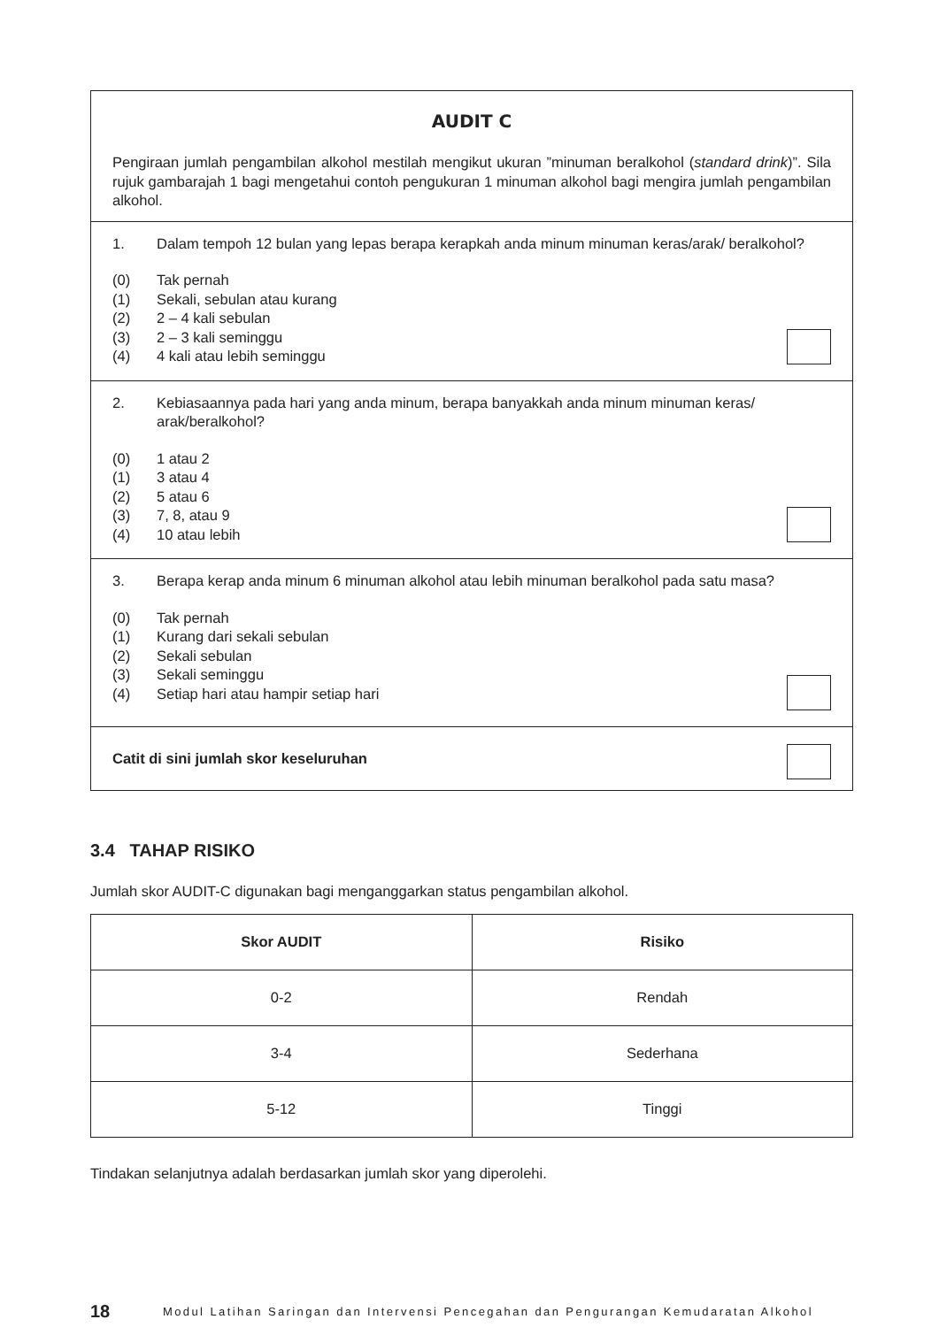AUDIT C
Pengiraan jumlah pengambilan alkohol mestilah mengikut ukuran ”minuman beralkohol (standard drink)”. Sila rujuk gambarajah 1 bagi mengetahui contoh pengukuran 1 minuman alkohol bagi mengira jumlah pengambilan alkohol.
1. Dalam tempoh 12 bulan yang lepas berapa kerapkah anda minum minuman keras/arak/ beralkohol?
(0) Tak pernah
(1) Sekali, sebulan atau kurang
(2) 2 – 4 kali sebulan
(3) 2 – 3 kali seminggu
(4) 4 kali atau lebih seminggu
2. Kebiasaannya pada hari yang anda minum, berapa banyakkah anda minum minuman keras/ arak/beralkohol?
(0) 1 atau 2
(1) 3 atau 4
(2) 5 atau 6
(3) 7, 8, atau 9
(4) 10 atau lebih
3. Berapa kerap anda minum 6 minuman alkohol atau lebih minuman beralkohol pada satu masa?
(0) Tak pernah
(1) Kurang dari sekali sebulan
(2) Sekali sebulan
(3) Sekali seminggu
(4) Setiap hari atau hampir setiap hari
Catit di sini jumlah skor keseluruhan
3.4 TAHAP RISIKO
Jumlah skor AUDIT-C digunakan bagi menganggarkan status pengambilan alkohol.
| Skor AUDIT | Risiko |
| --- | --- |
| 0-2 | Rendah |
| 3-4 | Sederhana |
| 5-12 | Tinggi |
Tindakan selanjutnya adalah berdasarkan jumlah skor yang diperolehi.
18 Modul Latihan Saringan dan Intervensi Pencegahan dan Pengurangan Kemudaratan Alkohol